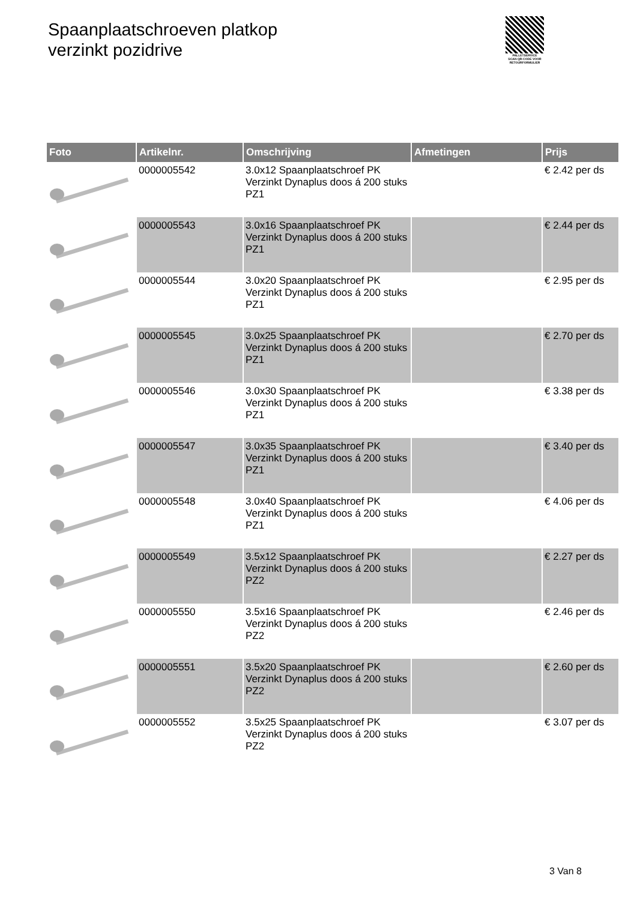Spaanplaatschroeven platkop
verzinkt pozidrive
PALLETSERVICE
SCAN QR-CODE VOOR RETOURFORMULIER
| Foto | Artikelnr. | Omschrijving | Afmetingen | Prijs |
| --- | --- | --- | --- | --- |
| | 0000005542 | 3.0x12 Spaanplaatschroef PK Verzinkt Dynaplus doos á 200 stuks PZ1 | | € 2.42 per ds |
| | 0000005543 | 3.0x16 Spaanplaatschroef PK Verzinkt Dynaplus doos á 200 stuks PZ1 | | € 2.44 per ds |
| | 0000005544 | 3.0x20 Spaanplaatschroef PK Verzinkt Dynaplus doos á 200 stuks PZ1 | | € 2.95 per ds |
| | 0000005545 | 3.0x25 Spaanplaatschroef PK Verzinkt Dynaplus doos á 200 stuks PZ1 | | € 2.70 per ds |
| | 0000005546 | 3.0x30 Spaanplaatschroef PK Verzinkt Dynaplus doos á 200 stuks PZ1 | | € 3.38 per ds |
| | 0000005547 | 3.0x35 Spaanplaatschroef PK Verzinkt Dynaplus doos á 200 stuks PZ1 | | € 3.40 per ds |
| | 0000005548 | 3.0x40 Spaanplaatschroef PK Verzinkt Dynaplus doos á 200 stuks PZ1 | | € 4.06 per ds |
| | 0000005549 | 3.5x12 Spaanplaatschroef PK Verzinkt Dynaplus doos á 200 stuks PZ2 | | € 2.27 per ds |
| | 0000005550 | 3.5x16 Spaanplaatschroef PK Verzinkt Dynaplus doos á 200 stuks PZ2 | | € 2.46 per ds |
| | 0000005551 | 3.5x20 Spaanplaatschroef PK Verzinkt Dynaplus doos á 200 stuks PZ2 | | € 2.60 per ds |
| | 0000005552 | 3.5x25 Spaanplaatschroef PK Verzinkt Dynaplus doos á 200 stuks PZ2 | | € 3.07 per ds |
3 Van 8